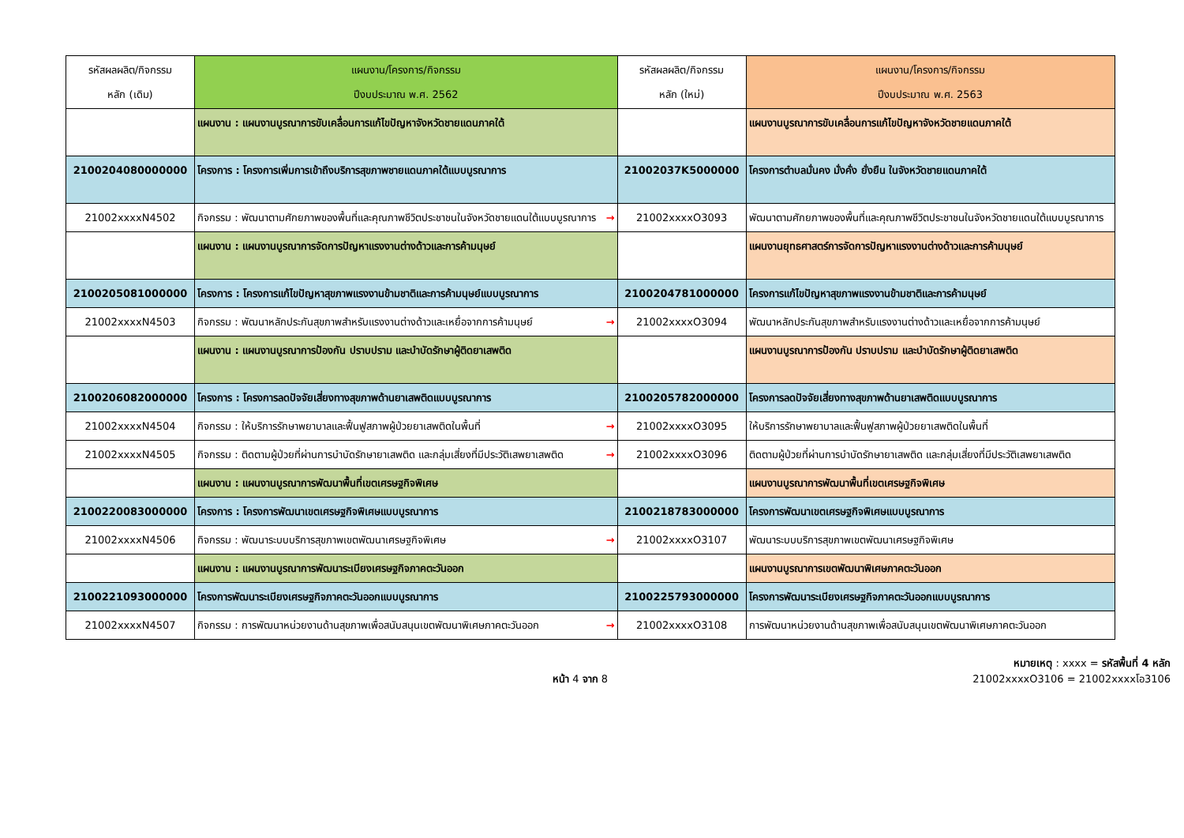| รหัสผลผลิต/กิจกรรม หลัก (เดิม) | แผนงาน/โครงการ/กิจกรรม ปีงบประมาณ พ.ศ. 2562 | รหัสผลผลิต/กิจกรรม หลัก (ใหม่) | แผนงาน/โครงการ/กิจกรรม ปีงบประมาณ พ.ศ. 2563 |
| --- | --- | --- | --- |
| | แผนงาน : แผนงานบูรณาการขับเคลื่อนการแก้ไขปัญหาจังหวัดชายแดนภาคใต้ | | แผนงานบูรณาการขับเคลื่อนการแก้ไขปัญหาจังหวัดชายแดนภาคใต้ |
| 2100204080000000 | โครงการ : โครงการเพิ่มการเข้าถึงบริการสุขภาพชายแดนภาคใต้แบบบูรณาการ | 21002037K5000000 | โครงการตำบลมั่นคง มั่งคั่ง ยั่งยืน ในจังหวัดชายแดนภาคใต้ |
| 21002xxxxN4502 | กิจกรรม : พัฒนาตามศักยภาพของพื้นที่และคุณภาพชีวิตประชาชนในจังหวัดชายแดนใต้แบบบูรณาการ → | 21002xxxxO3093 | พัฒนาตามศักยภาพของพื้นที่และคุณภาพชีวิตประชาชนในจังหวัดชายแดนใต้แบบบูรณาการ |
| | แผนงาน : แผนงานบูรณาการจัดการปัญหาแรงงานต่างด้าวและการค้ามนุษย์ | | แผนงานยุทธศาสตร์การจัดการปัญหาแรงงานต่างด้าวและการค้ามนุษย์ |
| 2100205081000000 | โครงการ : โครงการแก้ไขปัญหาสุขภาพแรงงานข้ามชาติและการค้ามนุษย์แบบบูรณาการ | 2100204781000000 | โครงการแก้ไขปัญหาสุขภาพแรงงานข้ามชาติและการค้ามนุษย์ |
| 21002xxxxN4503 | กิจกรรม : พัฒนาหลักประกันสุขภาพสำหรับแรงงานต่างด้าวและเหยื่อจากการค้ามนุษย์ → | 21002xxxxO3094 | พัฒนาหลักประกันสุขภาพสำหรับแรงงานต่างด้าวและเหยื่อจากการค้ามนุษย์ |
| | แผนงาน : แผนงานบูรณาการป้องกัน ปราบปราม และบำบัดรักษาผู้ติดยาเสพติด | | แผนงานบูรณาการป้องกัน ปราบปราม และบำบัดรักษาผู้ติดยาเสพติด |
| 2100206082000000 | โครงการ : โครงการลดปัจจัยเสี่ยงทางสุขภาพด้านยาเสพติดแบบบูรณาการ | 2100205782000000 | โครงการลดปัจจัยเสี่ยงทางสุขภาพด้านยาเสพติดแบบบูรณาการ |
| 21002xxxxN4504 | กิจกรรม : ให้บริการรักษาพยาบาลและฟื้นฟูสภาพผู้ป่วยยาเสพติดในพื้นที่ → | 21002xxxxO3095 | ให้บริการรักษาพยาบาลและฟื้นฟูสภาพผู้ป่วยยาเสพติดในพื้นที่ |
| 21002xxxxN4505 | กิจกรรม : ติดตามผู้ป่วยที่ผ่านการบำบัดรักษายาเสพติด และกลุ่มเสี่ยงที่มีประวัติเสพยาเสพติด → | 21002xxxxO3096 | ติดตามผู้ป่วยที่ผ่านการบำบัดรักษายาเสพติด และกลุ่มเสี่ยงที่มีประวัติเสพยาเสพติด |
| | แผนงาน : แผนงานบูรณาการพัฒนาพื้นที่เขตเศรษฐกิจพิเศษ | | แผนงานบูรณาการพัฒนาพื้นที่เขตเศรษฐกิจพิเศษ |
| 2100220083000000 | โครงการ : โครงการพัฒนาเขตเศรษฐกิจพิเศษแบบบูรณาการ | 2100218783000000 | โครงการพัฒนาเขตเศรษฐกิจพิเศษแบบบูรณาการ |
| 21002xxxxN4506 | กิจกรรม : พัฒนาระบบบริการสุขภาพเขตพัฒนาเศรษฐกิจพิเศษ → | 21002xxxxO3107 | พัฒนาระบบบริการสุขภาพเขตพัฒนาเศรษฐกิจพิเศษ |
| | แผนงาน : แผนงานบูรณาการพัฒนาระเบียงเศรษฐกิจภาคตะวันออก | | แผนงานบูรณาการเขตพัฒนาพิเศษภาคตะวันออก |
| 2100221093000000 | โครงการพัฒนาระเบียงเศรษฐกิจภาคตะวันออกแบบบูรณาการ | 2100225793000000 | โครงการพัฒนาระเบียงเศรษฐกิจภาคตะวันออกแบบบูรณาการ |
| 21002xxxxN4507 | กิจกรรม : การพัฒนาหน่วยงานด้านสุขภาพเพื่อสนับสนุนเขตพัฒนาพิเศษภาคตะวันออก → | 21002xxxxO3108 | การพัฒนาหน่วยงานด้านสุขภาพเพื่อสนับสนุนเขตพัฒนาพิเศษภาคตะวันออก |
หมายเหตุ : xxxx = รหัสพื้นที่ 4 หลัก
21002xxxxO3106 = 21002xxxxโอ3106
หน้า 4 จาก 8